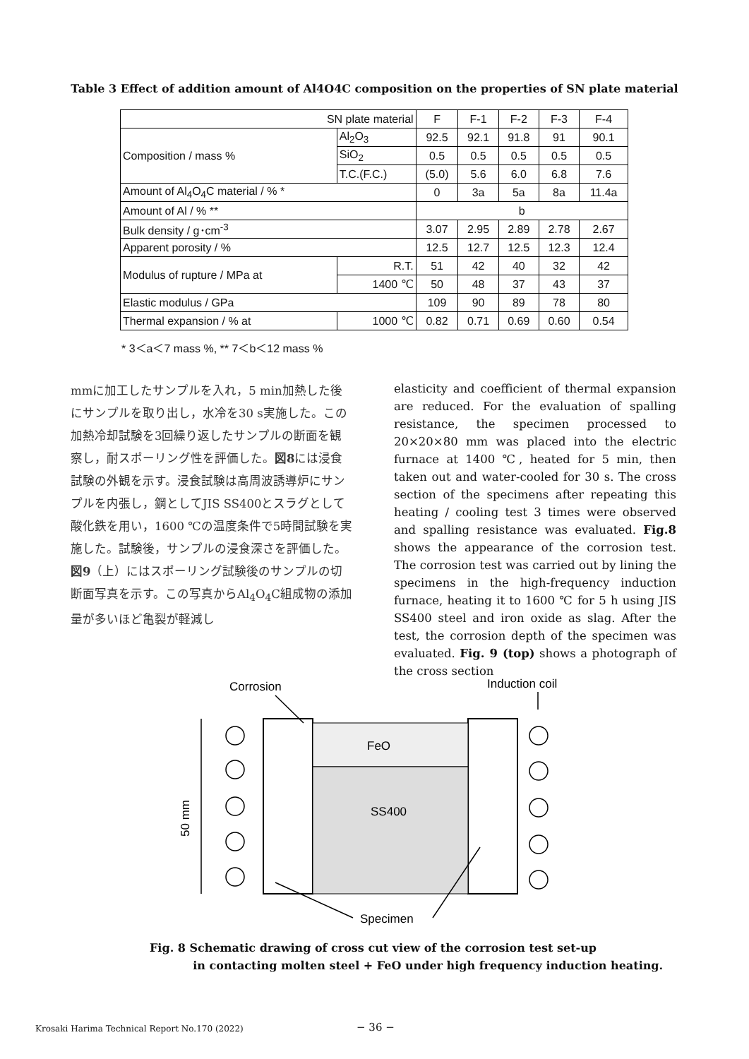Table 3 Effect of addition amount of Al4O4C composition on the properties of SN plate material
| SN plate material | | F | F-1 | F-2 | F-3 | F-4 |
| Composition / mass % | Al<sub>2</sub>O<sub>3</sub> | 92.5 | 92.1 | 91.8 | 91 | 90.1 |
| | SiO<sub>2</sub> | 0.5 | 0.5 | 0.5 | 0.5 | 0.5 |
| | T.C.(F.C.) | (5.0) | 5.6 | 6.0 | 6.8 | 7.6 |
| Amount of Al<sub>4</sub>O<sub>4</sub>C material / % * | | 0 | 3a | 5a | 8a | 11.4a |
| Amount of Al / % ** | | b | | | | |
| Bulk density / g･cm<sup>-3</sup> | | 3.07 | 2.95 | 2.89 | 2.78 | 2.67 |
| Apparent porosity / % | | 12.5 | 12.7 | 12.5 | 12.3 | 12.4 |
| Modulus of rupture / MPa at | R.T. | 51 | 42 | 40 | 32 | 42 |
| | 1400 ℃ | 50 | 48 | 37 | 43 | 37 |
| Elastic modulus / GPa | | 109 | 90 | 89 | 78 | 80 |
| Thermal expansion / % at | 1000 ℃ | 0.82 | 0.71 | 0.69 | 0.60 | 0.54 |
* 3＜a＜7 mass %, ** 7＜b＜12 mass %
mmに加工したサンプルを入れ，5 min加熱した後にサンプルを取り出し，水冷を30 s実施した。この加熱冷却試験を3回繰り返したサンプルの断面を観察し，耐スポーリング性を評価した。図8には浸食試験の外観を示す。浸食試験は高周波誘導炉にサンプルを内張し，鋼としてJIS SS400とスラグとして酸化鉄を用い，1600 ℃の温度条件で5時間試験を実施した。試験後，サンプルの浸食深さを評価した。図9（上）にはスポーリング試験後のサンプルの切断面写真を示す。この写真からAl<sub>4</sub>O<sub>4</sub>C組成物の添加量が多いほど亀裂が軽減し
elasticity and coefficient of thermal expansion are reduced. For the evaluation of spalling resistance, the specimen processed to 20×20×80 mm was placed into the electric furnace at 1400 ℃, heated for 5 min, then taken out and water-cooled for 30 s. The cross section of the specimens after repeating this heating / cooling test 3 times were observed and spalling resistance was evaluated. Fig.8 shows the appearance of the corrosion test. The corrosion test was carried out by lining the specimens in the high-frequency induction furnace, heating it to 1600 ℃ for 5 h using JIS SS400 steel and iron oxide as slag. After the test, the corrosion depth of the specimen was evaluated. Fig. 9 (top) shows a photograph of the cross section
Corrosion
Induction coil
FeO
SS400
50 mm
Specimen
Fig. 8 Schematic drawing of cross cut view of the corrosion test set-up
in contacting molten steel + FeO under high frequency induction heating.
Krosaki Harima Technical Report No.170 (2022)
− 36 −